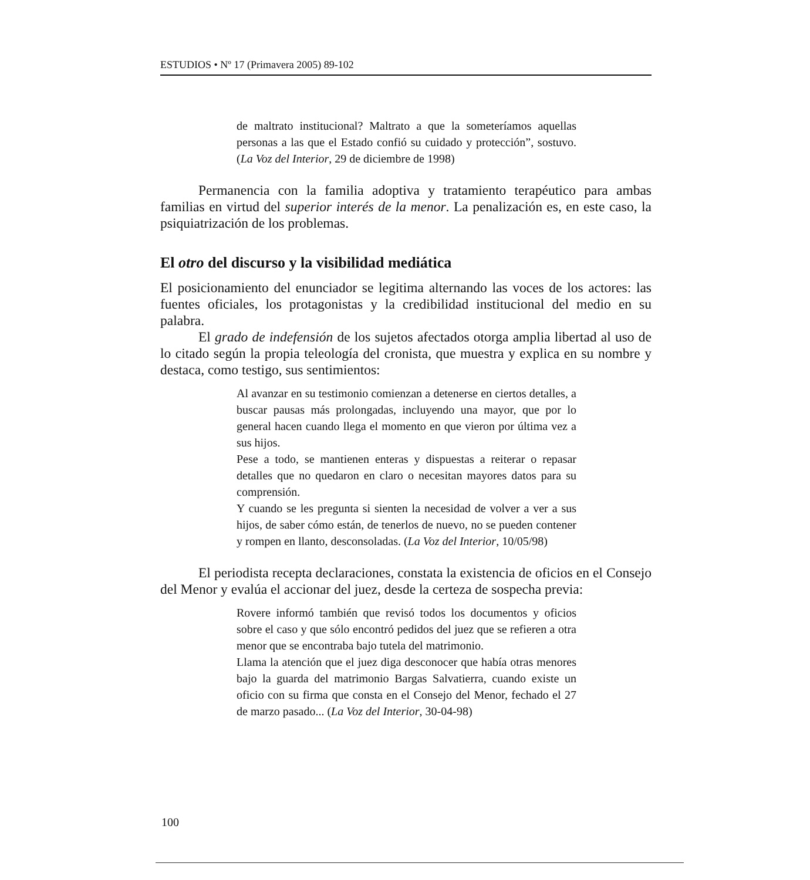ESTUDIOS • Nº 17 (Primavera 2005) 89-102
de maltrato institucional? Maltrato a que la someteríamos aquellas personas a las que el Estado confió su cuidado y protección”, sostuvo. (La Voz del Interior, 29 de diciembre de 1998)
Permanencia con la familia adoptiva y tratamiento terapéutico para ambas familias en virtud del superior interés de la menor. La penalización es, en este caso, la psiquiatrización de los problemas.
El otro del discurso y la visibilidad mediática
El posicionamiento del enunciador se legitima alternando las voces de los actores: las fuentes oficiales, los protagonistas y la credibilidad institucional del medio en su palabra.
El grado de indefensión de los sujetos afectados otorga amplia libertad al uso de lo citado según la propia teleología del cronista, que muestra y explica en su nombre y destaca, como testigo, sus sentimientos:
Al avanzar en su testimonio comienzan a detenerse en ciertos detalles, a buscar pausas más prolongadas, incluyendo una mayor, que por lo general hacen cuando llega el momento en que vieron por última vez a sus hijos.
Pese a todo, se mantienen enteras y dispuestas a reiterar o repasar detalles que no quedaron en claro o necesitan mayores datos para su comprensión.
Y cuando se les pregunta si sienten la necesidad de volver a ver a sus hijos, de saber cómo están, de tenerlos de nuevo, no se pueden contener y rompen en llanto, desconsoladas. (La Voz del Interior, 10/05/98)
El periodista recepta declaraciones, constata la existencia de oficios en el Consejo del Menor y evalúa el accionar del juez, desde la certeza de sospecha previa:
Rovere informó también que revisó todos los documentos y oficios sobre el caso y que sólo encontró pedidos del juez que se refieren a otra menor que se encontraba bajo tutela del matrimonio.
Llama la atención que el juez diga desconocer que había otras menores bajo la guarda del matrimonio Bargas Salvatierra, cuando existe un oficio con su firma que consta en el Consejo del Menor, fechado el 27 de marzo pasado... (La Voz del Interior, 30-04-98)
100